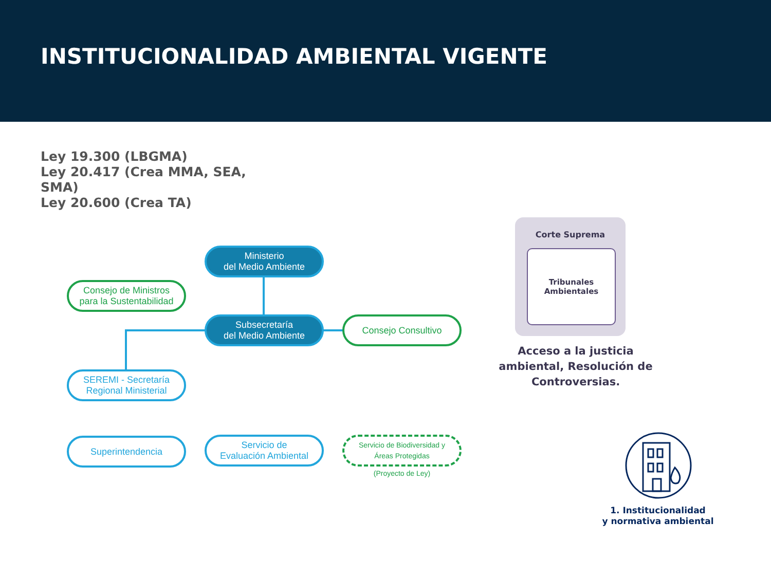INSTITUCIONALIDAD AMBIENTAL VIGENTE
Ley 19.300 (LBGMA)
Ley 20.417 (Crea MMA, SEA, SMA)
Ley 20.600 (Crea TA)
Ministerio
del Medio Ambiente
Consejo de Ministros
para la Sustentabilidad
Subsecretaría
del Medio Ambiente
Consejo Consultivo
SEREMI - Secretaría
Regional Ministerial
Superintendencia
Servicio de
Evaluación Ambiental
Servicio de Biodiversidad y
Áreas Protegidas
(Proyecto de Ley)
Corte Suprema
Tribunales
Ambientales
Acceso a la justicia ambiental, Resolución de Controversias.
1. Institucionalidad
y normativa ambiental